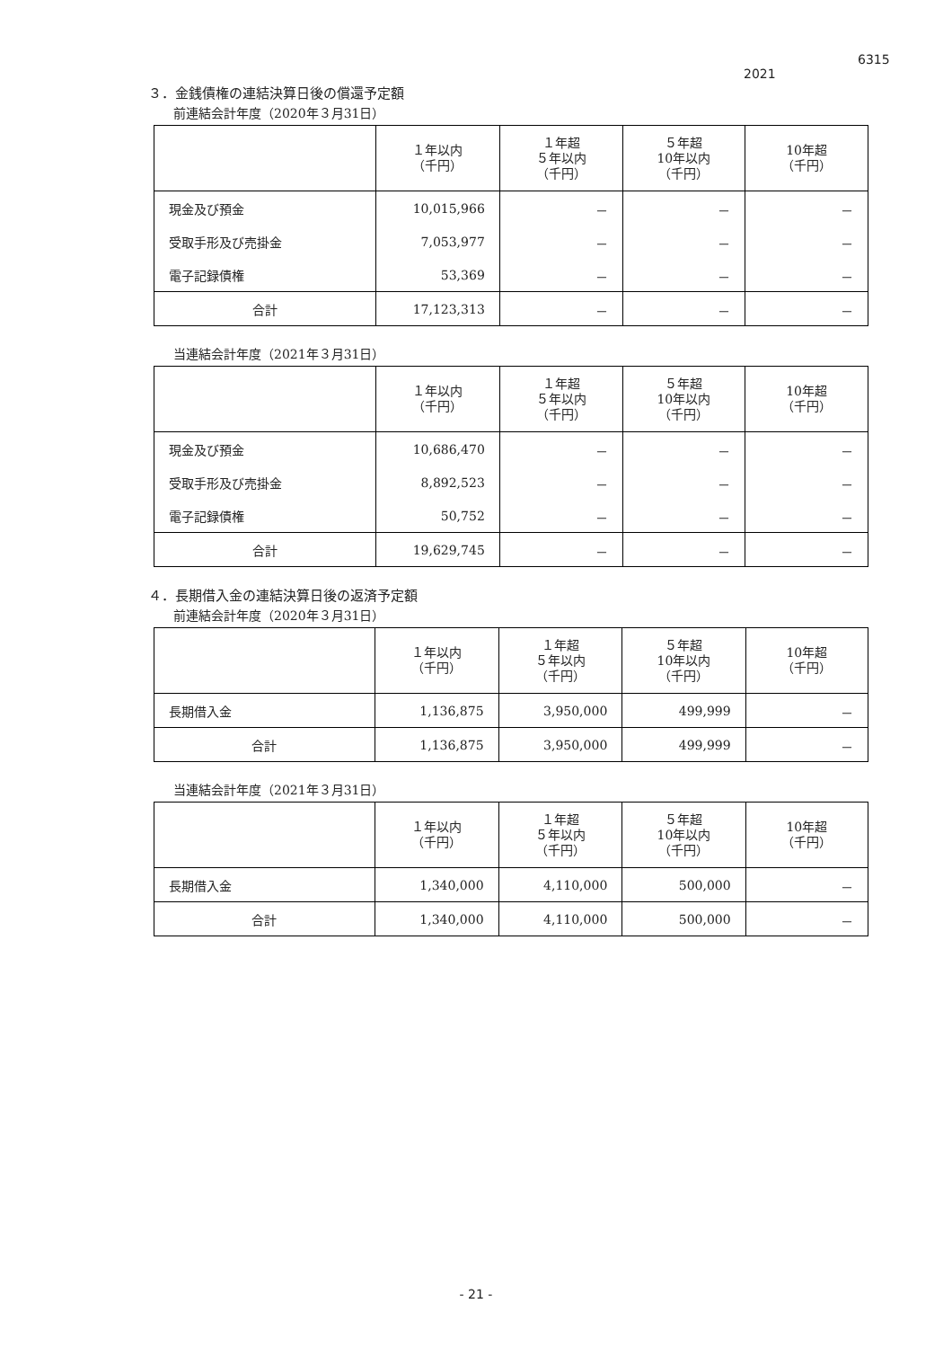6315
2021
３．金銭債権の連結決算日後の償還予定額
前連結会計年度（2020年３月31日）
| | １年以内 （千円） | １年超 ５年以内 （千円） | ５年超 10年以内 （千円） | 10年超 （千円） |
| --- | --- | --- | --- | --- |
| 現金及び預金 | 10,015,966 | － | － | － |
| 受取手形及び売掛金 | 7,053,977 | － | － | － |
| 電子記録債権 | 53,369 | － | － | － |
| 合計 | 17,123,313 | － | － | － |
当連結会計年度（2021年３月31日）
| | １年以内 （千円） | １年超 ５年以内 （千円） | ５年超 10年以内 （千円） | 10年超 （千円） |
| --- | --- | --- | --- | --- |
| 現金及び預金 | 10,686,470 | － | － | － |
| 受取手形及び売掛金 | 8,892,523 | － | － | － |
| 電子記録債権 | 50,752 | － | － | － |
| 合計 | 19,629,745 | － | － | － |
４．長期借入金の連結決算日後の返済予定額
前連結会計年度（2020年３月31日）
| | １年以内 （千円） | １年超 ５年以内 （千円） | ５年超 10年以内 （千円） | 10年超 （千円） |
| --- | --- | --- | --- | --- |
| 長期借入金 | 1,136,875 | 3,950,000 | 499,999 | － |
| 合計 | 1,136,875 | 3,950,000 | 499,999 | － |
当連結会計年度（2021年３月31日）
| | １年以内 （千円） | １年超 ５年以内 （千円） | ５年超 10年以内 （千円） | 10年超 （千円） |
| --- | --- | --- | --- | --- |
| 長期借入金 | 1,340,000 | 4,110,000 | 500,000 | － |
| 合計 | 1,340,000 | 4,110,000 | 500,000 | － |
- 21 -